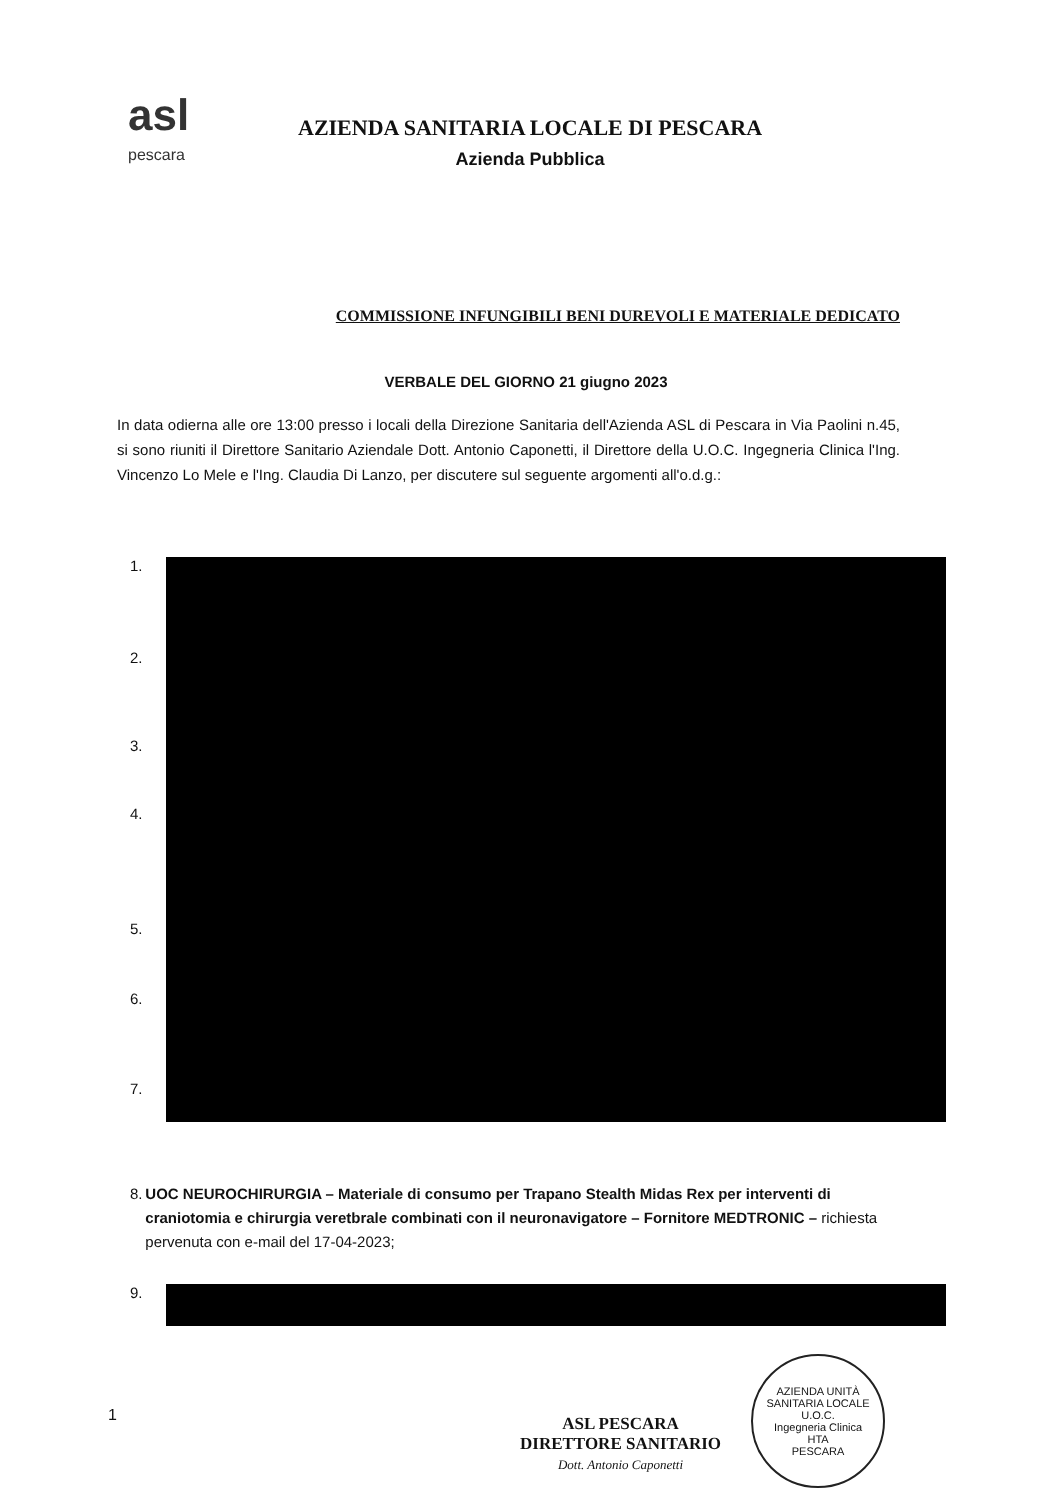asl
pescara
AZIENDA SANITARIA LOCALE DI PESCARA
Azienda Pubblica
COMMISSIONE INFUNGIBILI BENI DUREVOLI E MATERIALE DEDICATO
VERBALE DEL GIORNO 21 giugno 2023
In data odierna alle ore 13:00 presso i locali della Direzione Sanitaria dell'Azienda ASL di Pescara in Via Paolini n.45, si sono riuniti il Direttore Sanitario Aziendale Dott. Antonio Caponetti, il Direttore della U.O.C. Ingegneria Clinica l'Ing. Vincenzo Lo Mele e l'Ing. Claudia Di Lanzo, per discutere sul seguente argomenti all'o.d.g.:
1.
2.
3.
4.
5.
6.
7.
8. UOC NEUROCHIRURGIA – Materiale di consumo per Trapano Stealth Midas Rex per interventi di craniotomia e chirurgia veretbrale combinati con il neuronavigatore – Fornitore MEDTRONIC – richiesta pervenuta con e-mail del 17-04-2023;
9.
1
ASL PESCARA
DIRETTORE SANITARIO
Dott. Antonio Caponetti
AZIENDA UNITÀ SANITARIA LOCALE
U.O.C.
Ingegneria Clinica
HTA
PESCARA